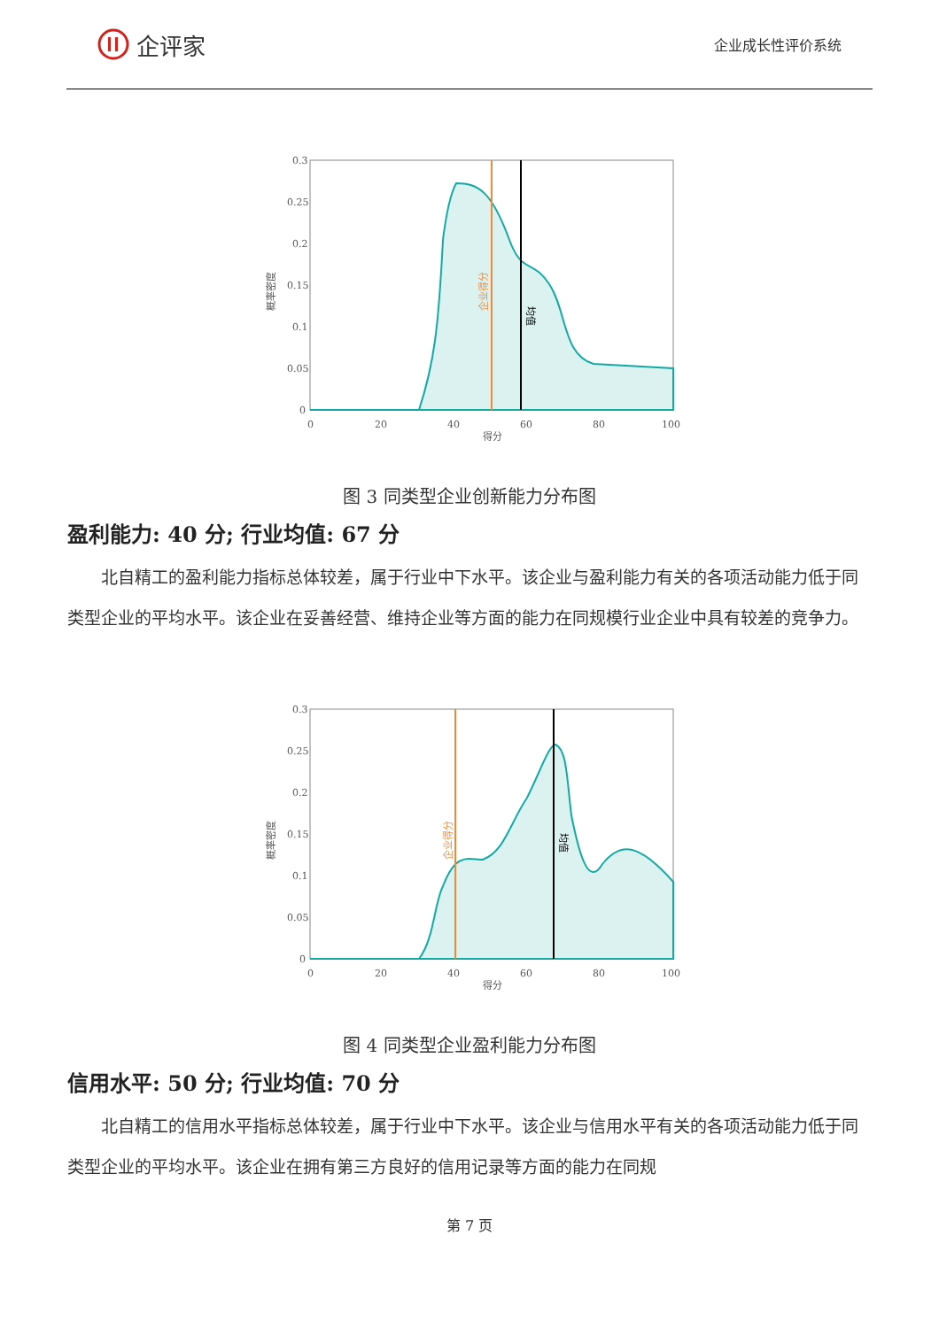企评家
企业成长性评价系统
0.3
0.25
0.2
0.15
0.1
0.05
0
0
20
40
60
80
100
得分
概率密度
企业得分
均值
图 3 同类型企业创新能力分布图
盈利能力: 40 分; 行业均值: 67 分
北自精工的盈利能力指标总体较差，属于行业中下水平。该企业与盈利能力有关的各项活动能力低于同类型企业的平均水平。该企业在妥善经营、维持企业等方面的能力在同规模行业企业中具有较差的竞争力。
0.3
0.25
0.2
0.15
0.1
0.05
0
0
20
40
60
80
100
得分
概率密度
企业得分
均值
图 4 同类型企业盈利能力分布图
信用水平: 50 分; 行业均值: 70 分
北自精工的信用水平指标总体较差，属于行业中下水平。该企业与信用水平有关的各项活动能力低于同类型企业的平均水平。该企业在拥有第三方良好的信用记录等方面的能力在同规
第 7 页